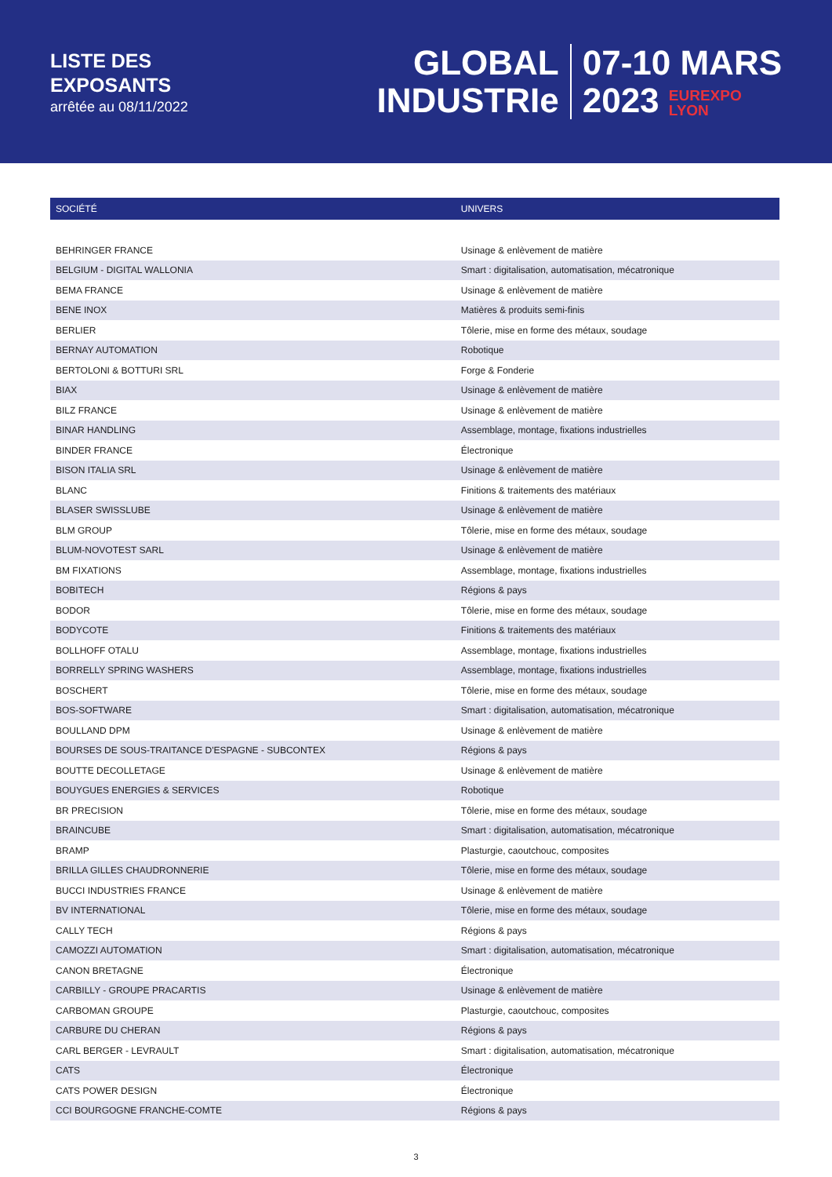LISTE DES
EXPOSANTS
arrêtée au 08/11/2022
GLOBAL
INDUSTRIe
07-10 MARS
2023 EUREXPO
LYON
| SOCIÉTÉ | UNIVERS |
| --- | --- |
| BEHRINGER FRANCE | Usinage & enlèvement de matière |
| BELGIUM - DIGITAL WALLONIA | Smart : digitalisation, automatisation, mécatronique |
| BEMA FRANCE | Usinage & enlèvement de matière |
| BENE INOX | Matières & produits semi-finis |
| BERLIER | Tôlerie, mise en forme des métaux, soudage |
| BERNAY AUTOMATION | Robotique |
| BERTOLONI & BOTTURI SRL | Forge & Fonderie |
| BIAX | Usinage & enlèvement de matière |
| BILZ FRANCE | Usinage & enlèvement de matière |
| BINAR HANDLING | Assemblage, montage, fixations industrielles |
| BINDER FRANCE | Électronique |
| BISON ITALIA SRL | Usinage & enlèvement de matière |
| BLANC | Finitions & traitements des matériaux |
| BLASER SWISSLUBE | Usinage & enlèvement de matière |
| BLM GROUP | Tôlerie, mise en forme des métaux, soudage |
| BLUM-NOVOTEST SARL | Usinage & enlèvement de matière |
| BM FIXATIONS | Assemblage, montage, fixations industrielles |
| BOBITECH | Régions & pays |
| BODOR | Tôlerie, mise en forme des métaux, soudage |
| BODYCOTE | Finitions & traitements des matériaux |
| BOLLHOFF OTALU | Assemblage, montage, fixations industrielles |
| BORRELLY SPRING WASHERS | Assemblage, montage, fixations industrielles |
| BOSCHERT | Tôlerie, mise en forme des métaux, soudage |
| BOS-SOFTWARE | Smart : digitalisation, automatisation, mécatronique |
| BOULLAND DPM | Usinage & enlèvement de matière |
| BOURSES DE SOUS-TRAITANCE D'ESPAGNE - SUBCONTEX | Régions & pays |
| BOUTTE DECOLLETAGE | Usinage & enlèvement de matière |
| BOUYGUES ENERGIES & SERVICES | Robotique |
| BR PRECISION | Tôlerie, mise en forme des métaux, soudage |
| BRAINCUBE | Smart : digitalisation, automatisation, mécatronique |
| BRAMP | Plasturgie, caoutchouc, composites |
| BRILLA GILLES CHAUDRONNERIE | Tôlerie, mise en forme des métaux, soudage |
| BUCCI INDUSTRIES FRANCE | Usinage & enlèvement de matière |
| BV INTERNATIONAL | Tôlerie, mise en forme des métaux, soudage |
| CALLY TECH | Régions & pays |
| CAMOZZI AUTOMATION | Smart : digitalisation, automatisation, mécatronique |
| CANON BRETAGNE | Électronique |
| CARBILLY - GROUPE PRACARTIS | Usinage & enlèvement de matière |
| CARBOMAN GROUPE | Plasturgie, caoutchouc, composites |
| CARBURE DU CHERAN | Régions & pays |
| CARL BERGER - LEVRAULT | Smart : digitalisation, automatisation, mécatronique |
| CATS | Électronique |
| CATS POWER DESIGN | Électronique |
| CCI BOURGOGNE FRANCHE-COMTE | Régions & pays |
3